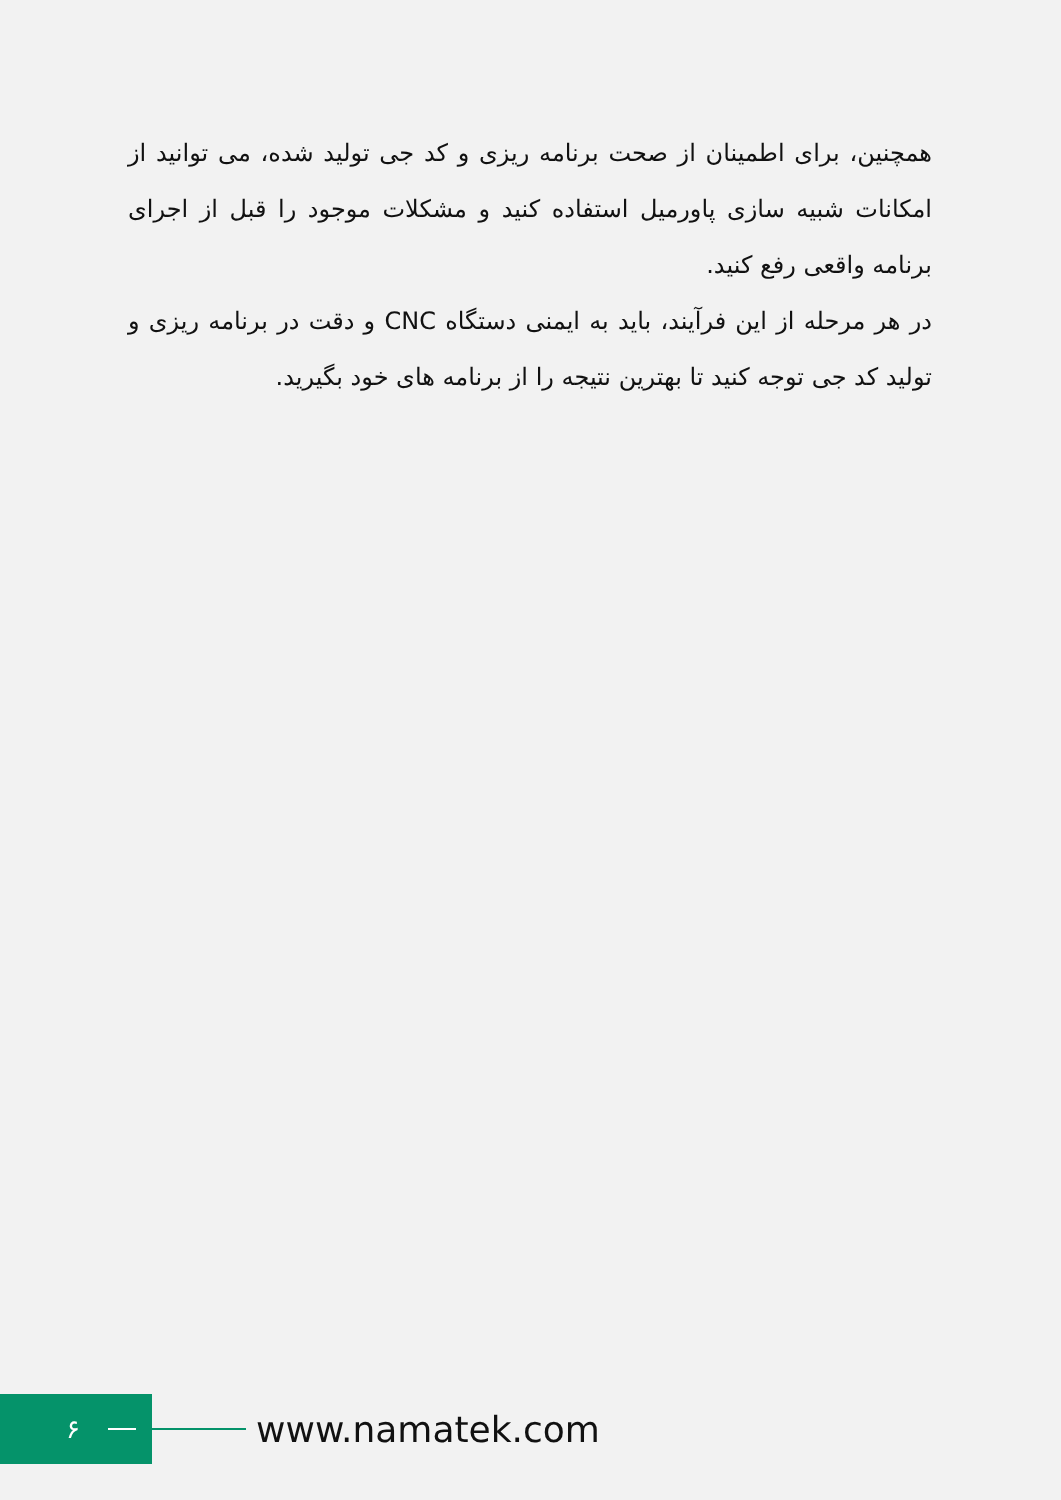همچنین، برای اطمینان از صحت برنامه ریزی و کد جی تولید شده، می توانید از امکانات شبیه سازی پاورمیل استفاده کنید و مشکلات موجود را قبل از اجرای برنامه واقعی رفع کنید.
در هر مرحله از این فرآیند، باید به ایمنی دستگاه CNC و دقت در برنامه ریزی و تولید کد جی توجه کنید تا بهترین نتیجه را از برنامه های خود بگیرید.
۶
www.namatek.com